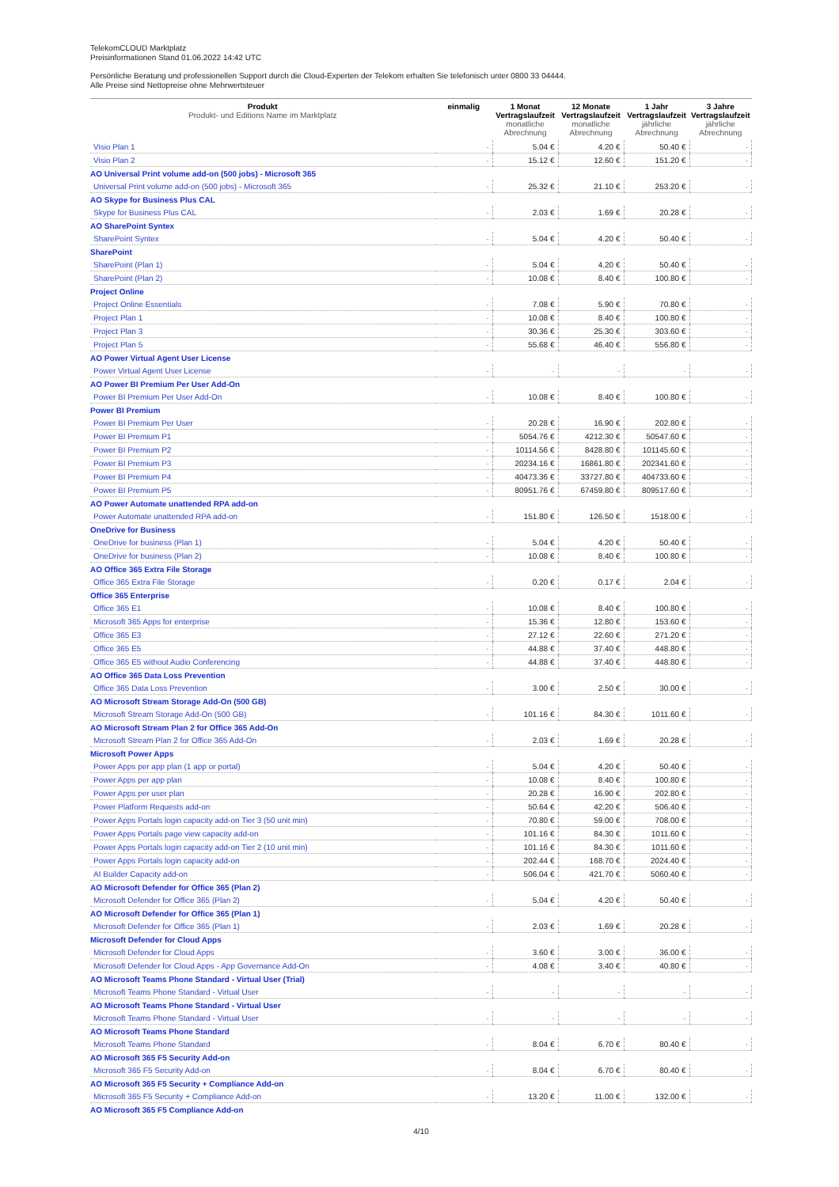TelekomCLOUD Marktplatz
Preisinformationen Stand 01.06.2022 14:42 UTC
Persönliche Beratung und professionellen Support durch die Cloud-Experten der Telekom erhalten Sie telefonisch unter 0800 33 04444.
Alle Preise sind Nettopreise ohne Mehrwertsteuer
| Produkt Produkt- und Editions Name im Marktplatz | einmalig | 1 Monat Vertragslaufzeit monatliche Abrechnung | 12 Monate Vertragslaufzeit monatliche Abrechnung | 1 Jahr Vertragslaufzeit jährliche Abrechnung | 3 Jahre Vertragslaufzeit jährliche Abrechnung |
| --- | --- | --- | --- | --- | --- |
| Visio Plan 1 | - | 5.04 € | 4.20 € | 50.40 € | - |
| Visio Plan 2 | - | 15.12 € | 12.60 € | 151.20 € | - |
| AO Universal Print volume add-on (500 jobs) - Microsoft 365 | | | | | |
| Universal Print volume add-on (500 jobs) - Microsoft 365 | - | 25.32 € | 21.10 € | 253.20 € | - |
| AO Skype for Business Plus CAL | | | | | |
| Skype for Business Plus CAL | - | 2.03 € | 1.69 € | 20.28 € | - |
| AO SharePoint Syntex | | | | | |
| SharePoint Syntex | - | 5.04 € | 4.20 € | 50.40 € | - |
| SharePoint | | | | | |
| SharePoint (Plan 1) | - | 5.04 € | 4.20 € | 50.40 € | - |
| SharePoint (Plan 2) | - | 10.08 € | 8.40 € | 100.80 € | - |
| Project Online | | | | | |
| Project Online Essentials | - | 7.08 € | 5.90 € | 70.80 € | - |
| Project Plan 1 | - | 10.08 € | 8.40 € | 100.80 € | - |
| Project Plan 3 | - | 30.36 € | 25.30 € | 303.60 € | - |
| Project Plan 5 | - | 55.68 € | 46.40 € | 556.80 € | - |
| AO Power Virtual Agent User License | | | | | |
| Power Virtual Agent User License | - | - | - | - | - |
| AO Power BI Premium Per User Add-On | | | | | |
| Power BI Premium Per User Add-On | - | 10.08 € | 8.40 € | 100.80 € | - |
| Power BI Premium | | | | | |
| Power BI Premium Per User | - | 20.28 € | 16.90 € | 202.80 € | - |
| Power BI Premium P1 | - | 5054.76 € | 4212.30 € | 50547.60 € | - |
| Power BI Premium P2 | - | 10114.56 € | 8428.80 € | 101145.60 € | - |
| Power BI Premium P3 | - | 20234.16 € | 16861.80 € | 202341.60 € | - |
| Power BI Premium P4 | - | 40473.36 € | 33727.80 € | 404733.60 € | - |
| Power BI Premium P5 | - | 80951.76 € | 67459.80 € | 809517.60 € | - |
| AO Power Automate unattended RPA add-on | | | | | |
| Power Automate unattended RPA add-on | - | 151.80 € | 126.50 € | 1518.00 € | - |
| OneDrive for Business | | | | | |
| OneDrive for business (Plan 1) | - | 5.04 € | 4.20 € | 50.40 € | - |
| OneDrive for business (Plan 2) | - | 10.08 € | 8.40 € | 100.80 € | - |
| AO Office 365 Extra File Storage | | | | | |
| Office 365 Extra File Storage | - | 0.20 € | 0.17 € | 2.04 € | - |
| Office 365 Enterprise | | | | | |
| Office 365 E1 | - | 10.08 € | 8.40 € | 100.80 € | - |
| Microsoft 365 Apps for enterprise | - | 15.36 € | 12.80 € | 153.60 € | - |
| Office 365 E3 | - | 27.12 € | 22.60 € | 271.20 € | - |
| Office 365 E5 | - | 44.88 € | 37.40 € | 448.80 € | - |
| Office 365 E5 without Audio Conferencing | - | 44.88 € | 37.40 € | 448.80 € | - |
| AO Office 365 Data Loss Prevention | | | | | |
| Office 365 Data Loss Prevention | - | 3.00 € | 2.50 € | 30.00 € | - |
| AO Microsoft Stream Storage Add-On (500 GB) | | | | | |
| Microsoft Stream Storage Add-On (500 GB) | - | 101.16 € | 84.30 € | 1011.60 € | - |
| AO Microsoft Stream Plan 2 for Office 365 Add-On | | | | | |
| Microsoft Stream Plan 2 for Office 365 Add-On | - | 2.03 € | 1.69 € | 20.28 € | - |
| Microsoft Power Apps | | | | | |
| Power Apps per app plan (1 app or portal) | - | 5.04 € | 4.20 € | 50.40 € | - |
| Power Apps per app plan | - | 10.08 € | 8.40 € | 100.80 € | - |
| Power Apps per user plan | - | 20.28 € | 16.90 € | 202.80 € | - |
| Power Platform Requests add-on | - | 50.64 € | 42.20 € | 506.40 € | - |
| Power Apps Portals login capacity add-on Tier 3 (50 unit min) | - | 70.80 € | 59.00 € | 708.00 € | - |
| Power Apps Portals page view capacity add-on | - | 101.16 € | 84.30 € | 1011.60 € | - |
| Power Apps Portals login capacity add-on Tier 2 (10 unit min) | - | 101.16 € | 84.30 € | 1011.60 € | - |
| Power Apps Portals login capacity add-on | - | 202.44 € | 168.70 € | 2024.40 € | - |
| AI Builder Capacity add-on | - | 506.04 € | 421.70 € | 5060.40 € | - |
| AO Microsoft Defender for Office 365 (Plan 2) | | | | | |
| Microsoft Defender for Office 365 (Plan 2) | - | 5.04 € | 4.20 € | 50.40 € | - |
| AO Microsoft Defender for Office 365 (Plan 1) | | | | | |
| Microsoft Defender for Office 365 (Plan 1) | - | 2.03 € | 1.69 € | 20.28 € | - |
| Microsoft Defender for Cloud Apps | | | | | |
| Microsoft Defender for Cloud Apps | - | 3.60 € | 3.00 € | 36.00 € | - |
| Microsoft Defender for Cloud Apps - App Governance Add-On | - | 4.08 € | 3.40 € | 40.80 € | - |
| AO Microsoft Teams Phone Standard - Virtual User (Trial) | | | | | |
| Microsoft Teams Phone Standard - Virtual User | - | - | - | - | - |
| AO Microsoft Teams Phone Standard - Virtual User | | | | | |
| Microsoft Teams Phone Standard - Virtual User | - | - | - | - | - |
| AO Microsoft Teams Phone Standard | | | | | |
| Microsoft Teams Phone Standard | - | 8.04 € | 6.70 € | 80.40 € | - |
| AO Microsoft 365 F5 Security Add-on | | | | | |
| Microsoft 365 F5 Security Add-on | - | 8.04 € | 6.70 € | 80.40 € | - |
| AO Microsoft 365 F5 Security + Compliance Add-on | | | | | |
| Microsoft 365 F5 Security + Compliance Add-on | - | 13.20 € | 11.00 € | 132.00 € | - |
| AO Microsoft 365 F5 Compliance Add-on | | | | | |
4/10